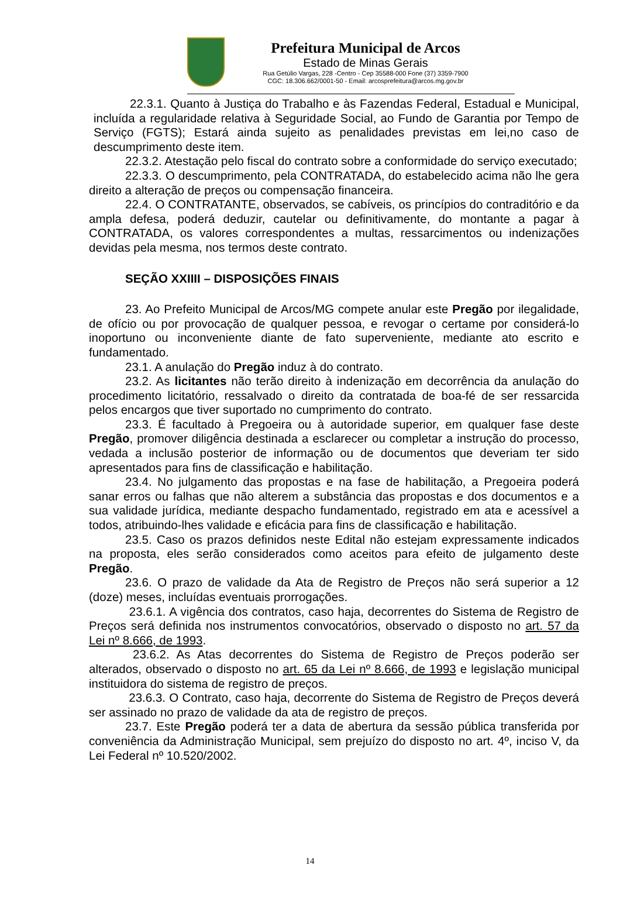Prefeitura Municipal de Arcos
Estado de Minas Gerais
Rua Getúlio Vargas, 228 -Centro - Cep 35588-000 Fone (37) 3359-7900
CGC: 18.306.662/0001-50 - Email: arcosprefeitura@arcos.mg.gov.br
22.3.1. Quanto à Justiça do Trabalho e às Fazendas Federal, Estadual e Municipal, incluída a regularidade relativa à Seguridade Social, ao Fundo de Garantia por Tempo de Serviço (FGTS); Estará ainda sujeito as penalidades previstas em lei,no caso de descumprimento deste item.
22.3.2. Atestação pelo fiscal do contrato sobre a conformidade do serviço executado;
22.3.3. O descumprimento, pela CONTRATADA, do estabelecido acima não lhe gera direito a alteração de preços ou compensação financeira.
22.4. O CONTRATANTE, observados, se cabíveis, os princípios do contraditório e da ampla defesa, poderá deduzir, cautelar ou definitivamente, do montante a pagar à CONTRATADA, os valores correspondentes a multas, ressarcimentos ou indenizações devidas pela mesma, nos termos deste contrato.
SEÇÃO XXIIII – DISPOSIÇÕES FINAIS
23. Ao Prefeito Municipal de Arcos/MG compete anular este Pregão por ilegalidade, de ofício ou por provocação de qualquer pessoa, e revogar o certame por considerá-lo inoportuno ou inconveniente diante de fato superveniente, mediante ato escrito e fundamentado.
23.1. A anulação do Pregão induz à do contrato.
23.2. As licitantes não terão direito à indenização em decorrência da anulação do procedimento licitatório, ressalvado o direito da contratada de boa-fé de ser ressarcida pelos encargos que tiver suportado no cumprimento do contrato.
23.3. É facultado à Pregoeira ou à autoridade superior, em qualquer fase deste Pregão, promover diligência destinada a esclarecer ou completar a instrução do processo, vedada a inclusão posterior de informação ou de documentos que deveriam ter sido apresentados para fins de classificação e habilitação.
23.4. No julgamento das propostas e na fase de habilitação, a Pregoeira poderá sanar erros ou falhas que não alterem a substância das propostas e dos documentos e a sua validade jurídica, mediante despacho fundamentado, registrado em ata e acessível a todos, atribuindo-lhes validade e eficácia para fins de classificação e habilitação.
23.5. Caso os prazos definidos neste Edital não estejam expressamente indicados na proposta, eles serão considerados como aceitos para efeito de julgamento deste Pregão.
23.6. O prazo de validade da Ata de Registro de Preços não será superior a 12 (doze) meses, incluídas eventuais prorrogações.
23.6.1. A vigência dos contratos, caso haja, decorrentes do Sistema de Registro de Preços será definida nos instrumentos convocatórios, observado o disposto no art. 57 da Lei nº 8.666, de 1993.
23.6.2. As Atas decorrentes do Sistema de Registro de Preços poderão ser alterados, observado o disposto no art. 65 da Lei nº 8.666, de 1993 e legislação municipal instituidora do sistema de registro de preços.
23.6.3. O Contrato, caso haja, decorrente do Sistema de Registro de Preços deverá ser assinado no prazo de validade da ata de registro de preços.
23.7. Este Pregão poderá ter a data de abertura da sessão pública transferida por conveniência da Administração Municipal, sem prejuízo do disposto no art. 4º, inciso V, da Lei Federal nº 10.520/2002.
14